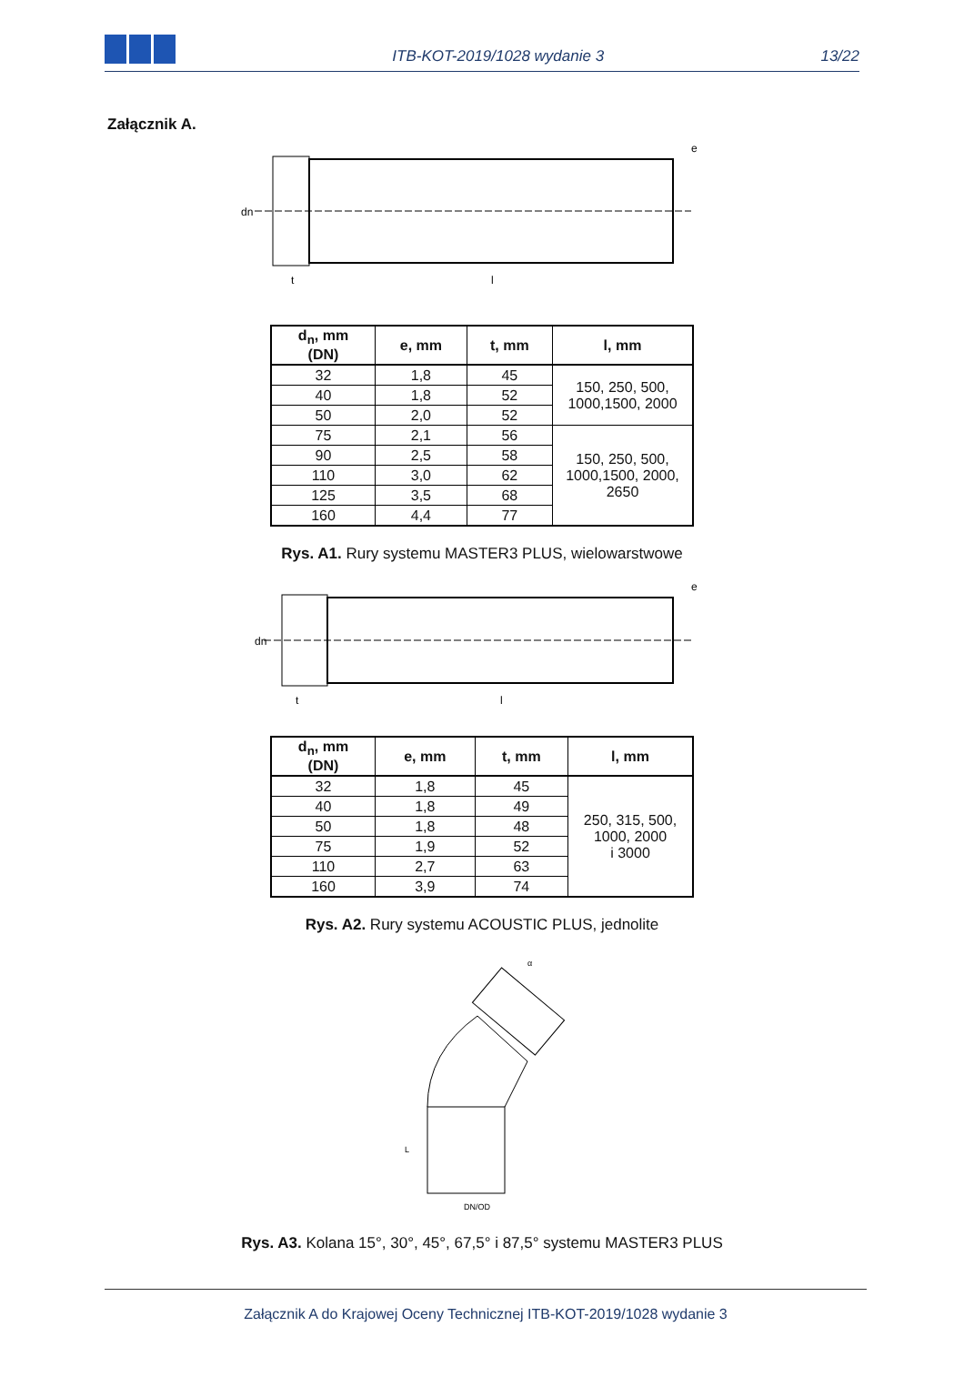ITB-KOT-2019/1028 wydanie 3
13/22
Załącznik A.
dn
t
l
e
| d<sub>n</sub>, mm (DN) | e, mm | t, mm | l, mm |
| --- | --- | --- | --- |
| 32 | 1,8 | 45 | 150, 250, 500, 1000,1500, 2000 |
| 40 | 1,8 | 52 | |
| 50 | 2,0 | 52 | |
| 75 | 2,1 | 56 | 150, 250, 500, 1000,1500, 2000, 2650 |
| 90 | 2,5 | 58 | |
| 110 | 3,0 | 62 | |
| 125 | 3,5 | 68 | |
| 160 | 4,4 | 77 | |
Rys. A1. Rury systemu MASTER3 PLUS, wielowarstwowe
dn
t
l
e
| d<sub>n</sub>, mm (DN) | e, mm | t, mm | l, mm |
| --- | --- | --- | --- |
| 32 | 1,8 | 45 | 250, 315, 500, 1000, 2000 i 3000 |
| 40 | 1,8 | 49 | |
| 50 | 1,8 | 48 | |
| 75 | 1,9 | 52 | |
| 110 | 2,7 | 63 | |
| 160 | 3,9 | 74 | |
Rys. A2. Rury systemu ACOUSTIC PLUS, jednolite
DN/OD
α
L
Rys. A3. Kolana 15°, 30°, 45°, 67,5° i 87,5° systemu MASTER3 PLUS
Załącznik A do Krajowej Oceny Technicznej ITB-KOT-2019/1028 wydanie 3